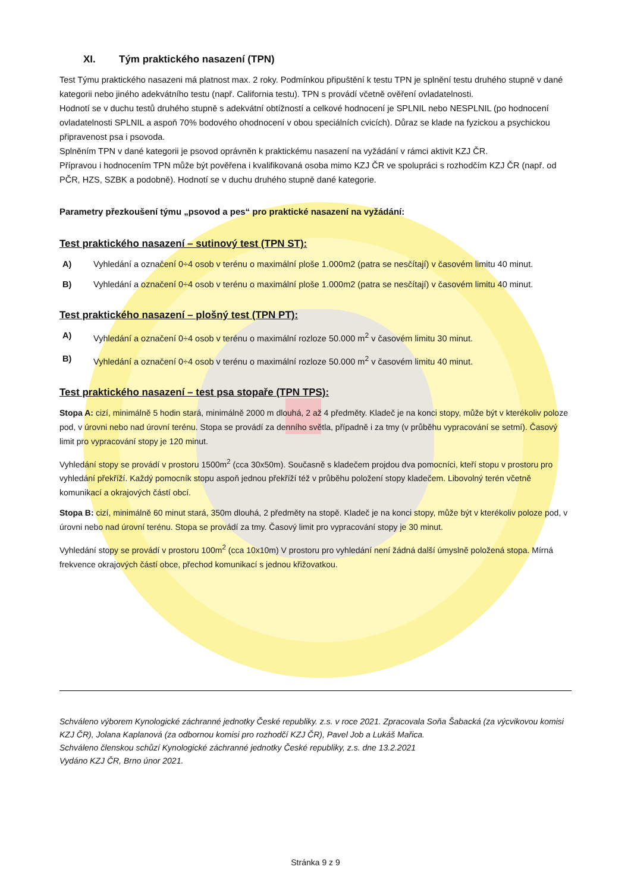XI. Tým praktického nasazení (TPN)
Test Týmu praktického nasazeni má platnost max. 2 roky. Podmínkou připuštění k testu TPN je splnění testu druhého stupně v dané kategorii nebo jiného adekvátního testu (např. California testu). TPN s provádí včetně ověření ovladatelnosti.
Hodnotí se v duchu testů druhého stupně s adekvátní obtížností a celkové hodnocení je SPLNIL nebo NESPLNIL (po hodnocení ovladatelnosti SPLNIL a aspoň 70% bodového ohodnocení v obou speciálních cvicích). Důraz se klade na fyzickou a psychickou připravenost psa i psovoda.
Splněním TPN v dané kategorii je psovod oprávněn k praktickému nasazení na vyžádání v rámci aktivit KZJ ČR.
Přípravou i hodnocením TPN může být pověřena i kvalifikovaná osoba mimo KZJ ČR ve spolupráci s rozhodčím KZJ ČR (např. od PČR, HZS, SZBK a podobně). Hodnotí se v duchu druhého stupně dané kategorie.
Parametry přezkoušení týmu „psovod a pes“ pro praktické nasazení na vyžádání:
Test praktického nasazení – sutinový test (TPN ST):
A) Vyhledání a označení 0÷4 osob v terénu o maximální ploše 1.000m2 (patra se nesčítají) v časovém limitu 40 minut.
B) Vyhledání a označení 0÷4 osob v terénu o maximální ploše 1.000m2 (patra se nesčítají) v časovém limitu 40 minut.
Test praktického nasazení – plošný test (TPN PT):
A) Vyhledání a označení 0÷4 osob v terénu o maximální rozloze 50.000 m<sup>2</sup> v časovém limitu 30 minut.
B) Vyhledání a označení 0÷4 osob v terénu o maximální rozloze 50.000 m<sup>2</sup> v časovém limitu 40 minut.
Test praktického nasazení – test psa stopaře (TPN TPS):
Stopa A: cizí, minimálně 5 hodin stará, minimálně 2000 m dlouhá, 2 až 4 předměty. Kladeč je na konci stopy, může být v kterékoliv poloze pod, v úrovni nebo nad úrovní terénu. Stopa se provádí za denního světla, případně i za tmy (v průběhu vypracování se setmí). Časový limit pro vypracování stopy je 120 minut.
Vyhledání stopy se provádí v prostoru 1500m<sup>2</sup> (cca 30x50m). Současně s kladečem projdou dva pomocníci, kteří stopu v prostoru pro vyhledání překříží. Každý pomocník stopu aspoň jednou překříží též v průběhu položení stopy kladečem. Libovolný terén včetně komunikací a okrajových částí obcí.
Stopa B: cizí, minimálně 60 minut stará, 350m dlouhá, 2 předměty na stopě. Kladeč je na konci stopy, může být v kterékoliv poloze pod, v úrovni nebo nad úrovní terénu. Stopa se provádí za tmy. Časový limit pro vypracování stopy je 30 minut.
Vyhledání stopy se provádí v prostoru 100m<sup>2</sup> (cca 10x10m) V prostoru pro vyhledání není žádná další úmyslně položená stopa. Mírná frekvence okrajových částí obce, přechod komunikací s jednou křižovatkou.
Schváleno výborem Kynologické záchranné jednotky České republiky. z.s. v roce 2021. Zpracovala Soňa Šabacká (za výcvikovou komisi KZJ ČR), Jolana Kaplanová (za odbornou komisi pro rozhodčí KZJ ČR), Pavel Job a Lukáš Mařica.
Schváleno členskou schůzí Kynologické záchranné jednotky České republiky, z.s. dne 13.2.2021
Vydáno KZJ ČR, Brno únor 2021.
Stránka 9 z 9